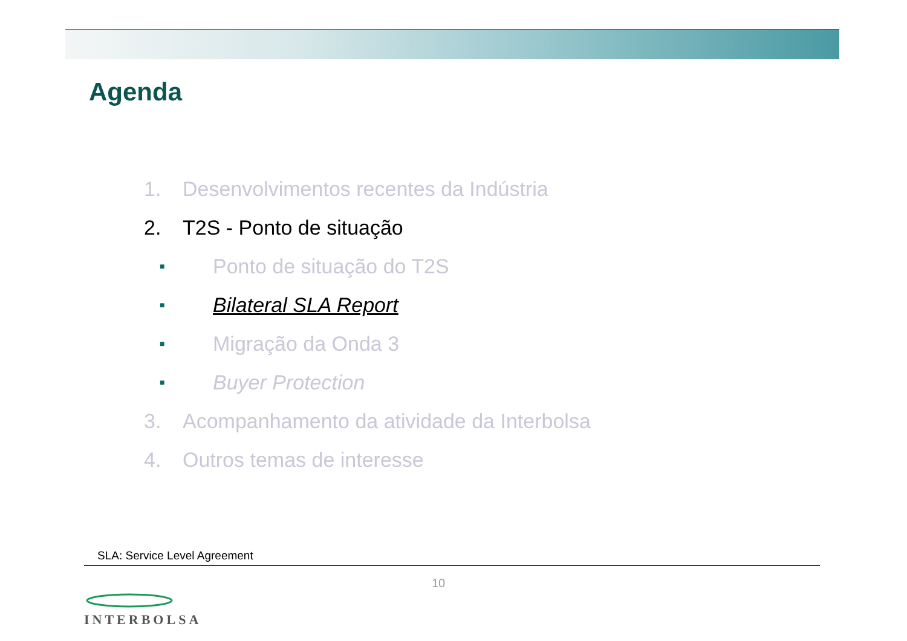Agenda
1. Desenvolvimentos recentes da Indústria
2. T2S - Ponto de situação
■ Ponto de situação do T2S
■ Bilateral SLA Report
■ Migração da Onda 3
■ Buyer Protection
3. Acompanhamento da atividade da Interbolsa
4. Outros temas de interesse
SLA: Service Level Agreement
10
INTERBOLSA